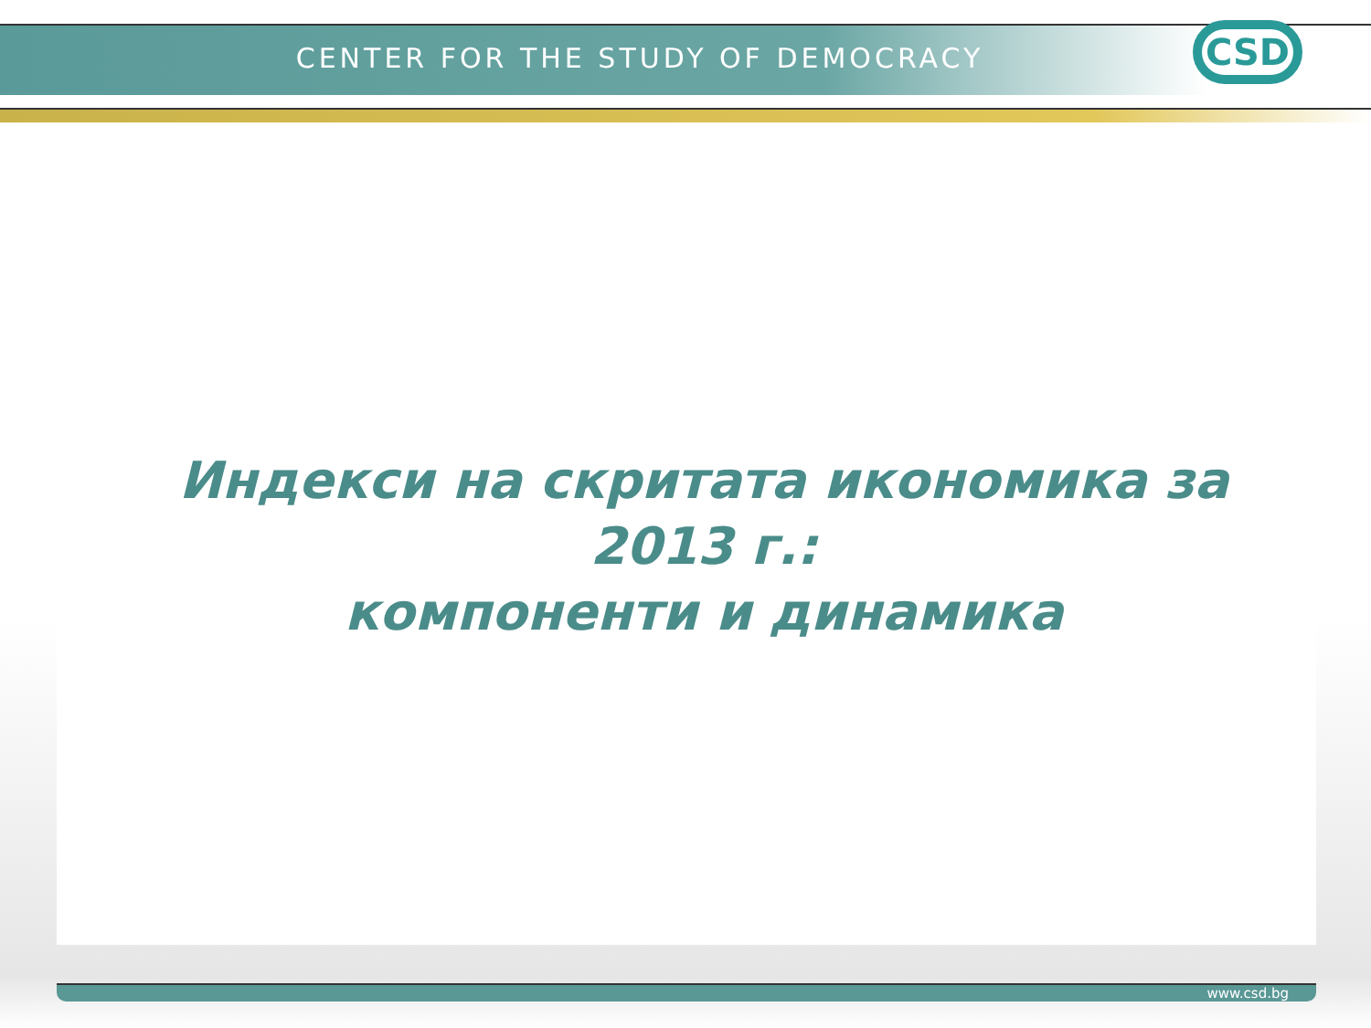CENTER FOR THE STUDY OF DEMOCRACY CSD
Индекси на скритата икономика за 2013 г.:
компоненти и динамика
www.csd.bg